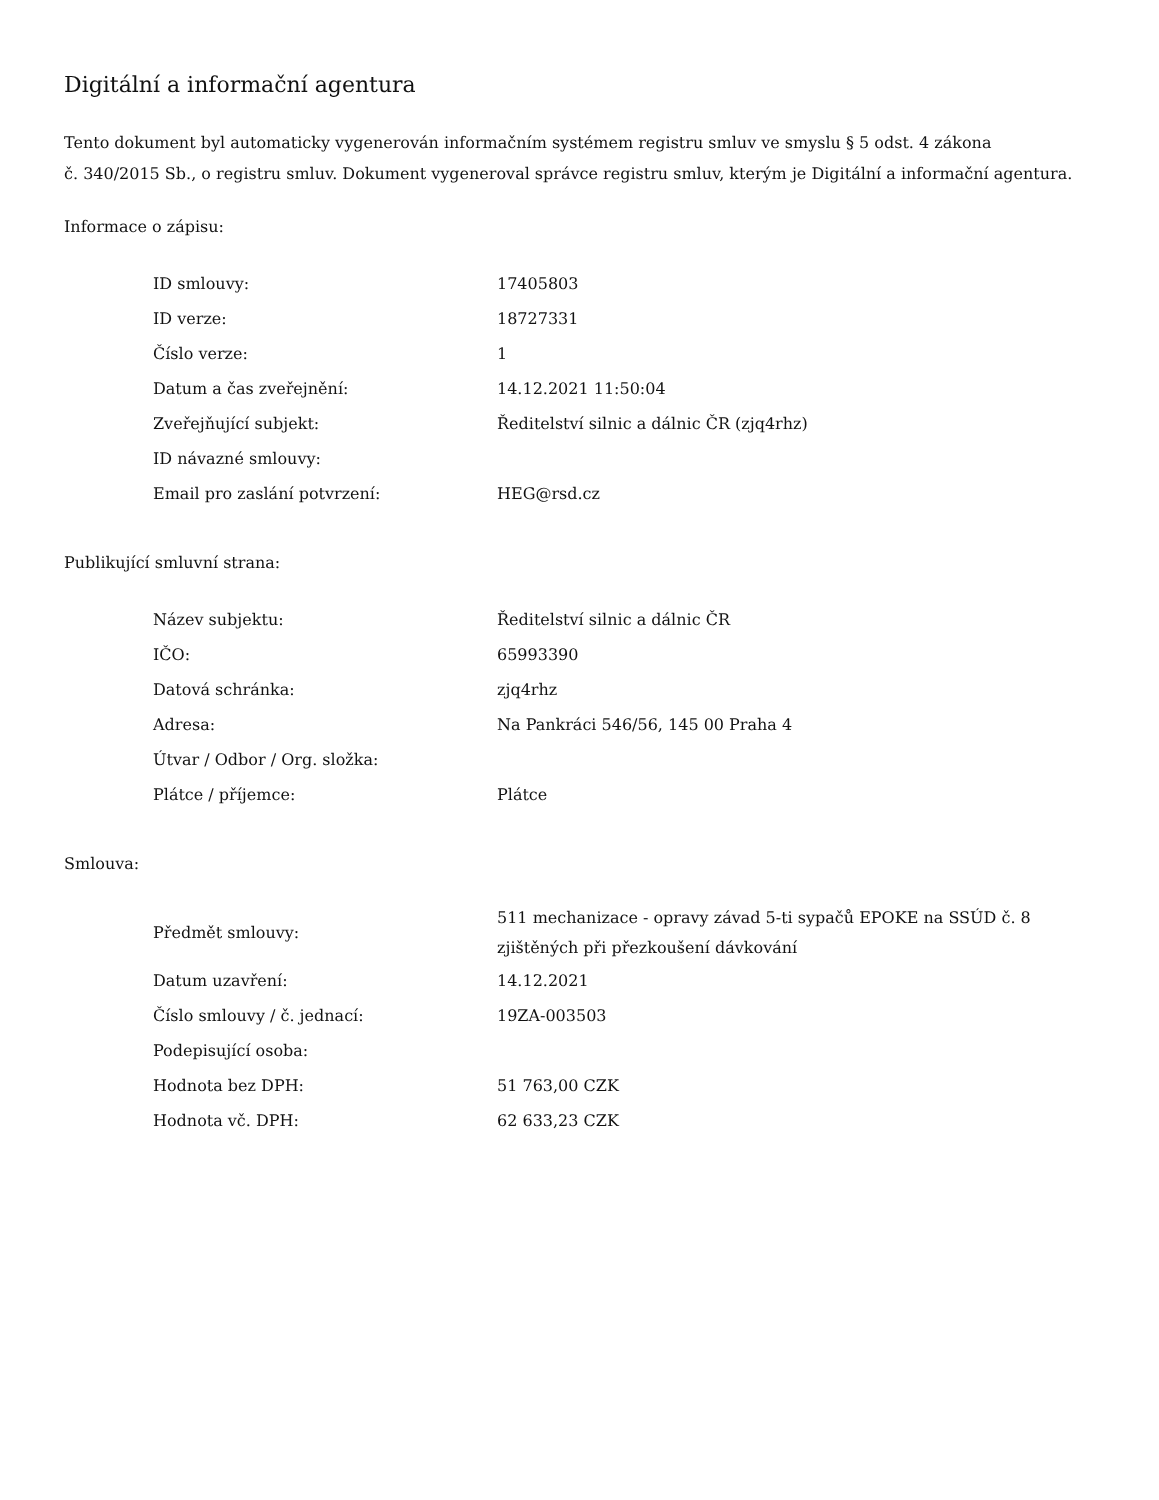Digitální a informační agentura
Tento dokument byl automaticky vygenerován informačním systémem registru smluv ve smyslu § 5 odst. 4 zákona
č. 340/2015 Sb., o registru smluv. Dokument vygeneroval správce registru smluv, kterým je Digitální a informační agentura.
Informace o zápisu:
| ID smlouvy: | 17405803 |
| ID verze: | 18727331 |
| Číslo verze: | 1 |
| Datum a čas zveřejnění: | 14.12.2021 11:50:04 |
| Zveřejňující subjekt: | Ředitelství silnic a dálnic ČR (zjq4rhz) |
| ID návazné smlouvy: | |
| Email pro zaslání potvrzení: | HEG@rsd.cz |
Publikující smluvní strana:
| Název subjektu: | Ředitelství silnic a dálnic ČR |
| IČO: | 65993390 |
| Datová schránka: | zjq4rhz |
| Adresa: | Na Pankráci 546/56, 145 00 Praha 4 |
| Útvar / Odbor / Org. složka: | |
| Plátce / příjemce: | Plátce |
Smlouva:
| Předmět smlouvy: | 511 mechanizace - opravy závad 5-ti sypačů EPOKE na SSÚD č. 8 zjištěných při přezkoušení dávkování |
| Datum uzavření: | 14.12.2021 |
| Číslo smlouvy / č. jednací: | 19ZA-003503 |
| Podepisující osoba: | |
| Hodnota bez DPH: | 51 763,00 CZK |
| Hodnota vč. DPH: | 62 633,23 CZK |